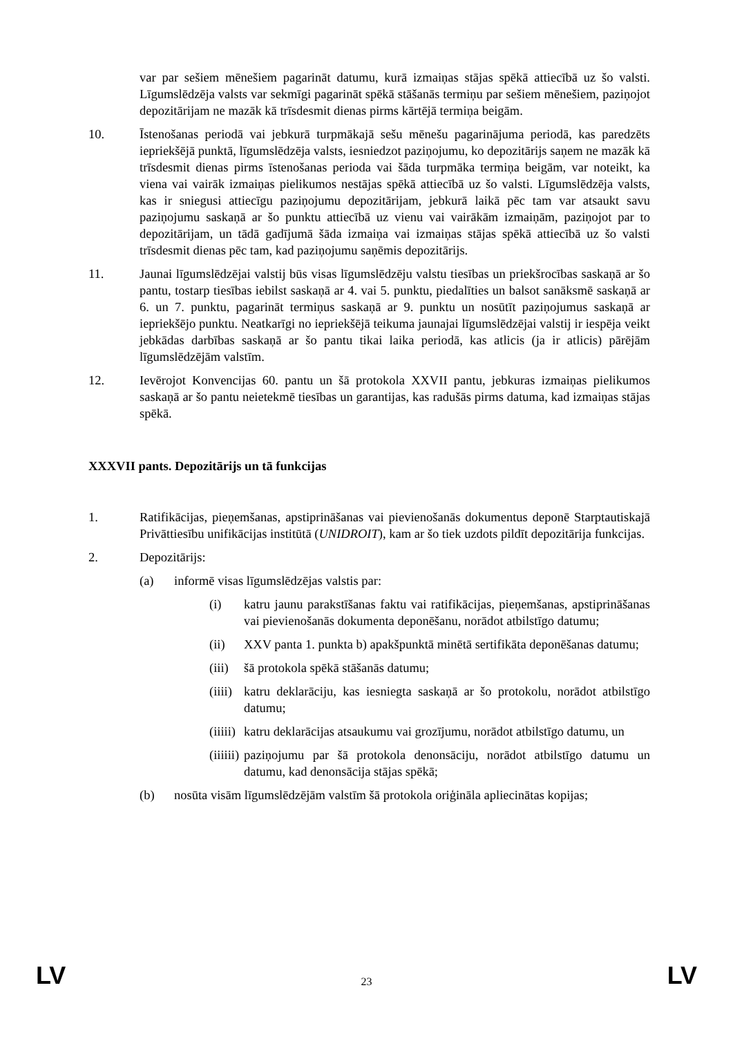var par sešiem mēnešiem pagarināt datumu, kurā izmaiņas stājas spēkā attiecībā uz šo valsti. Līgumslēdzēja valsts var sekmīgi pagarināt spēkā stāšanās termiņu par sešiem mēnešiem, paziņojot depozitārijam ne mazāk kā trīsdesmit dienas pirms kārtējā termiņa beigām.
10. Īstenošanas periodā vai jebkurā turpmākajā sešu mēnešu pagarinājuma periodā, kas paredzēts iepriekšējā punktā, līgumslēdzēja valsts, iesniedzot paziņojumu, ko depozitārijs saņem ne mazāk kā trīsdesmit dienas pirms īstenošanas perioda vai šāda turpmāka termiņa beigām, var noteikt, ka viena vai vairāk izmaiņas pielikumos nestājas spēkā attiecībā uz šo valsti. Līgumslēdzēja valsts, kas ir sniegusi attiecīgu paziņojumu depozitārijam, jebkurā laikā pēc tam var atsaukt savu paziņojumu saskaņā ar šo punktu attiecībā uz vienu vai vairākām izmaiņām, paziņojot par to depozitārijam, un tādā gadījumā šāda izmaiņa vai izmaiņas stājas spēkā attiecībā uz šo valsti trīsdesmit dienas pēc tam, kad paziņojumu saņēmis depozitārijs.
11. Jaunai līgumslēdzējai valstij būs visas līgumslēdzēju valstu tiesības un priekšrocības saskaņā ar šo pantu, tostarp tiesības iebilst saskaņā ar 4. vai 5. punktu, piedalīties un balsot sanāksmē saskaņā ar 6. un 7. punktu, pagarināt termiņus saskaņā ar 9. punktu un nosūtīt paziņojumus saskaņā ar iepriekšējo punktu. Neatkarīgi no iepriekšējā teikuma jaunajai līgumslēdzējai valstij ir iespēja veikt jebkādas darbības saskaņā ar šo pantu tikai laika periodā, kas atlicis (ja ir atlicis) pārējām līgumslēdzējām valstīm.
12. Ievērojot Konvencijas 60. pantu un šā protokola XXVII pantu, jebkuras izmaiņas pielikumos saskaņā ar šo pantu neietekmē tiesības un garantijas, kas radušās pirms datuma, kad izmaiņas stājas spēkā.
XXXVII pants. Depozitārijs un tā funkcijas
1. Ratifikācijas, pieņemšanas, apstiprināšanas vai pievienošanās dokumentus deponē Starptautiskajā Privāttiesību unifikācijas institūtā (UNIDROIT), kam ar šo tiek uzdots pildīt depozitārija funkcijas.
2. Depozitārijs:
(a) informē visas līgumslēdzējas valstis par:
(i) katru jaunu parakstīšanas faktu vai ratifikācijas, pieņemšanas, apstiprināšanas vai pievienošanās dokumenta deponēšanu, norādot atbilstīgo datumu;
(ii) XXV panta 1. punkta b) apakšpunktā minētā sertifikāta deponēšanas datumu;
(iii)
šā protokola spēkā stāšanās datumu;
(iiii)
katru deklarāciju, kas iesniegta saskaņā ar šo protokolu, norādot atbilstīgo datumu;
(iiiii)
katru deklarācijas atsaukumu vai grozījumu, norādot atbilstīgo datumu, un
(iiiiii)
paziņojumu par šā protokola denonsāciju, norādot atbilstīgo datumu un datumu, kad denonsācija stājas spēkā;
(b) nosūta visām līgumslēdzējām valstīm šā protokola oriģināla apliecinātas kopijas;
LV 23 LV